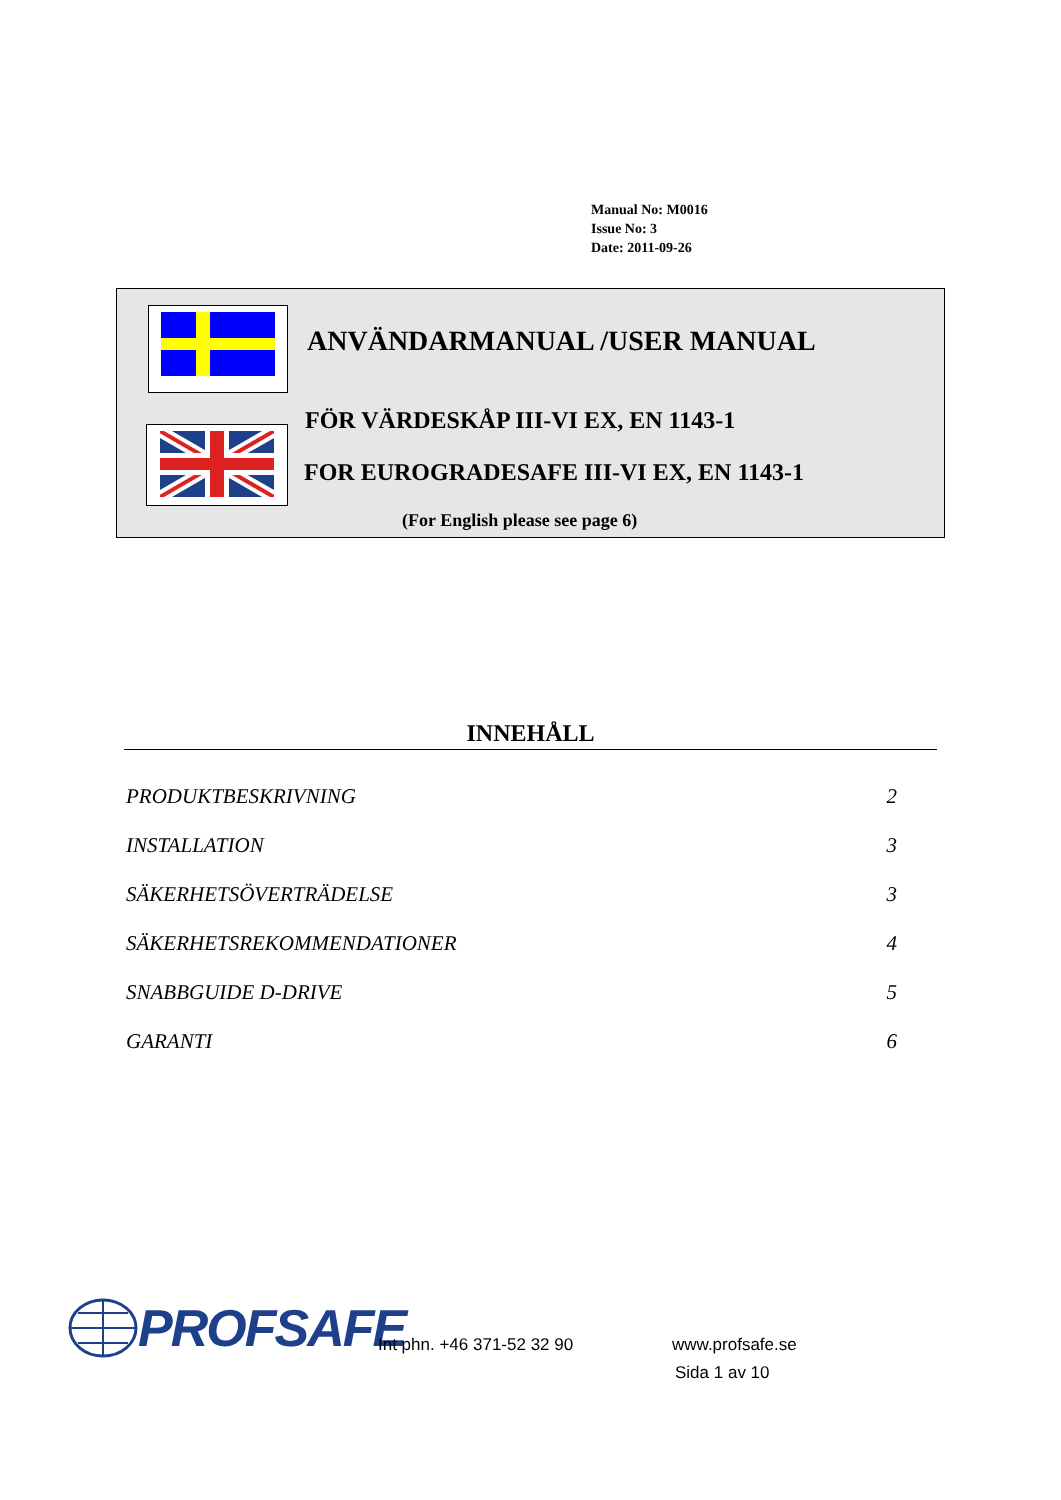Manual No: M0016
Issue No: 3
Date: 2011-09-26
ANVÄNDARMANUAL /USER MANUAL
FÖR VÄRDESKÅP III-VI EX, EN 1143-1
FOR EUROGRADESAFE III-VI EX, EN 1143-1
(For English please see page 6)
INNEHÅLL
PRODUKTBESKRIVNING 2
INSTALLATION 3
SÄKERHETSÖVERTRÄDELSE 3
SÄKERHETSREKOMMENDATIONER 4
SNABBGUIDE D-DRIVE 5
GARANTI 6
PROFSAFE
Int phn. +46 371-52 32 90 www.profsafe.se
Sida 1 av 10